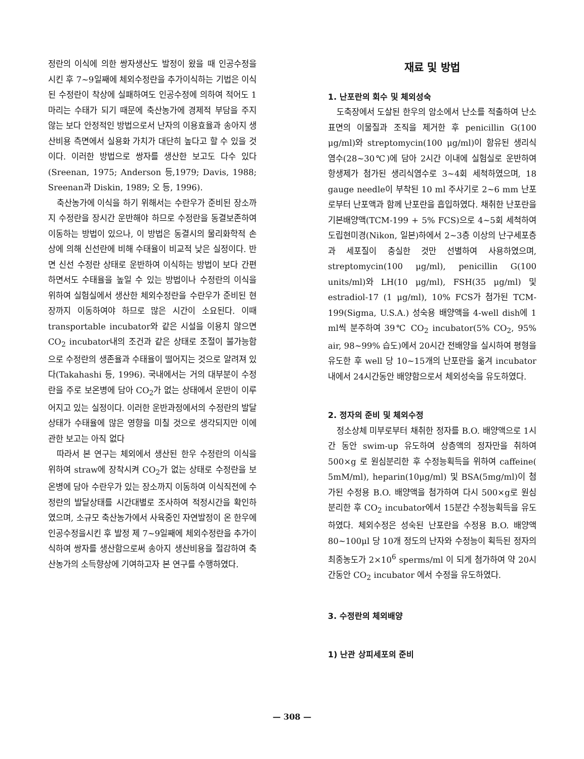정란의 이식에 의한 쌍자생산도 발정이 왔을 때 인공수정을 시킨 후 7~9일째에 체외수정란을 추가이식하는 기법은 이식된 수정란이 착상에 실패하여도 인공수정에 의하여 적어도 1마리는 수태가 되기 때문에 축산농가에 경제적 부담을 주지 않는 보다 안정적인 방법으로서 난자의 이용효율과 송아지 생산비용 측면에서 실용화 가치가 대단히 높다고 할 수 있을 것이다. 이러한 방법으로 쌍자를 생산한 보고도 다수 있다(Sreenan, 1975; Anderson 등,1979; Davis, 1988; Sreenan과 Diskin, 1989; 오 등, 1996).
축산농가에 이식을 하기 위해서는 수란우가 준비된 장소까지 수정란을 장시간 운반해야 하므로 수정란을 동결보존하여 이동하는 방법이 있으나, 이 방법은 동결시의 물리화학적 손상에 의해 신선란에 비해 수태율이 비교적 낮은 실정이다. 반면 신선 수정란 상태로 운반하여 이식하는 방법이 보다 간편하면서도 수태율을 높일 수 있는 방법이나 수정란의 이식을 위하여 실험실에서 생산한 체외수정란을 수란우가 준비된 현장까지 이동하여야 하므로 많은 시간이 소요된다. 이때 transportable incubator와 같은 시설을 이용치 않으면 CO<sub>2</sub> incubator내의 조건과 같은 상태로 조절이 불가능함으로 수정란의 생존율과 수태율이 떨어지는 것으로 알려져 있다(Takahashi 등, 1996). 국내에서는 거의 대부분이 수정란을 주로 보온병에 담아 CO<sub>2</sub>가 없는 상태에서 운반이 이루어지고 있는 실정이다. 이러한 운반과정에서의 수정란의 발달상태가 수태율에 많은 영향을 미칠 것으로 생각되지만 이에 관한 보고는 아직 없다
따라서 본 연구는 체외에서 생산된 한우 수정란의 이식을 위하여 straw에 장착시켜 CO<sub>2</sub>가 없는 상태로 수정란을 보온병에 담아 수란우가 있는 장소까지 이동하여 이식직전에 수정란의 발달상태를 시간대별로 조사하여 적정시간을 확인하였으며, 소규모 축산농가에서 사육중인 자연발정이 온 한우에 인공수정을시킨 후 발정 제 7~9일째에 체외수정란을 추가이식하여 쌍자를 생산함으로써 송아지 생산비용을 절감하여 축산농가의 소득향상에 기여하고자 본 연구를 수행하였다.
재료 및 방법
1. 난포란의 회수 및 체외성숙
도축장에서 도살된 한우의 암소에서 난소를 적출하여 난소 표면의 이물질과 조직을 제거한 후 penicillin G(100 μg/ml)와 streptomycin(100 μg/ml)이 함유된 생리식염수(28~30℃)에 담아 2시간 이내에 실험실로 운반하여 항생제가 첨가된 생리식염수로 3~4회 세척하였으며, 18 gauge needle이 부착된 10 ml 주사기로 2~6 mm 난포로부터 난포액과 함께 난포란을 흡입하였다. 채취한 난포란을 기본배양액(TCM-199 + 5% FCS)으로 4~5회 세척하여 도립현미경(Nikon, 일본)하에서 2~3층 이상의 난구세포층과 세포질이 충실한 것만 선별하여 사용하였으며, streptomycin(100 μg/ml), penicillin G(100 units/ml)와 LH(10 μg/ml), FSH(35 μg/ml) 및 estradiol-17 (1 μg/ml), 10% FCS가 첨가된 TCM-199(Sigma, U.S.A.) 성숙용 배양액을 4-well dish에 1 ml씩 분주하여 39℃ CO<sub>2</sub> incubator(5% CO<sub>2</sub>, 95% air, 98~99% 습도)에서 20시간 전배양을 실시하여 평형을 유도한 후 well 당 10~15개의 난포란을 옮겨 incubator내에서 24시간동안 배양함으로서 체외성숙을 유도하였다.
2. 정자의 준비 및 체외수정
정소상체 미부로부터 채취한 정자를 B.O. 배양액으로 1시간 동안 swim-up 유도하여 상층액의 정자만을 취하여 500×g 로 원심분리한 후 수정능획득을 위하여 caffeine( 5mM/ml), heparin(10μg/ml) 및 BSA(5mg/ml)이 첨가된 수정용 B.O. 배양액을 첨가하여 다시 500×g로 원심분리한 후 CO<sub>2</sub> incubator에서 15분간 수정능획득을 유도하였다. 체외수정은 성숙된 난포란을 수정용 B.O. 배양액 80~100μl 당 10개 정도의 난자와 수정능이 획득된 정자의 최종농도가 2×10<sup>6</sup> sperms/ml 이 되게 첨가하여 약 20시간동안 CO<sub>2</sub> incubator 에서 수정을 유도하였다.
3. 수정란의 체외배양
1) 난관 상피세포의 준비
— 308 —